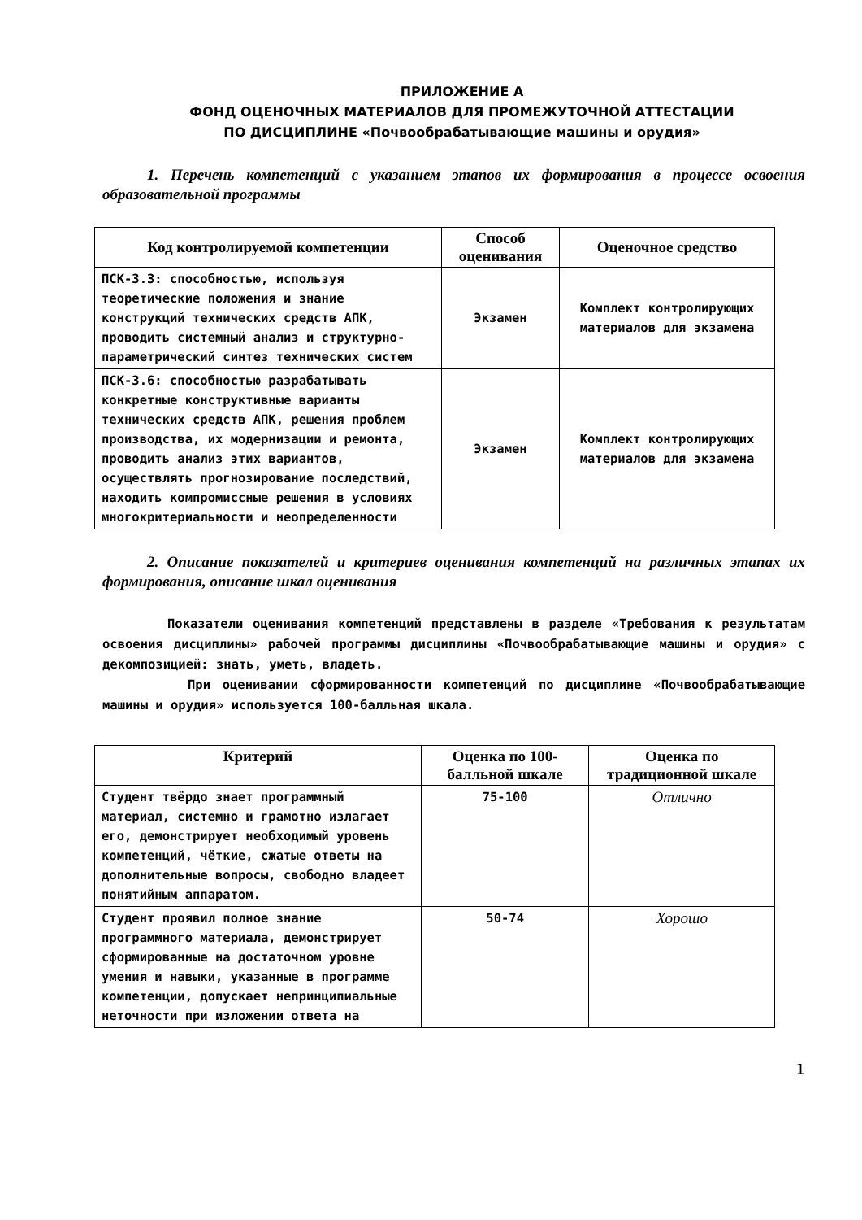ПРИЛОЖЕНИЕ А
ФОНД ОЦЕНОЧНЫХ МАТЕРИАЛОВ ДЛЯ ПРОМЕЖУТОЧНОЙ АТТЕСТАЦИИ
ПО ДИСЦИПЛИНЕ «Почвообрабатывающие машины и орудия»
1. Перечень компетенций с указанием этапов их формирования в процессе освоения образовательной программы
| Код контролируемой компетенции | Способ оценивания | Оценочное средство |
| --- | --- | --- |
| ПСК-3.3: способностью, используя теоретические положения и знание конструкций технических средств АПК, проводить системный анализ и структурно-параметрический синтез технических систем | Экзамен | Комплект контролирующих материалов для экзамена |
| ПСК-3.6: способностью разрабатывать конкретные конструктивные варианты технических средств АПК, решения проблем производства, их модернизации и ремонта, проводить анализ этих вариантов, осуществлять прогнозирование последствий, находить компромиссные решения в условиях многокритериальности и неопределенности | Экзамен | Комплект контролирующих материалов для экзамена |
2. Описание показателей и критериев оценивания компетенций на различных этапах их формирования, описание шкал оценивания
Показатели оценивания компетенций представлены в разделе «Требования к результатам освоения дисциплины» рабочей программы дисциплины «Почвообрабатывающие машины и орудия» с декомпозицией: знать, уметь, владеть.
При оценивании сформированности компетенций по дисциплине «Почвообрабатывающие машины и орудия» используется 100-балльная шкала.
| Критерий | Оценка по 100-балльной шкале | Оценка по традиционной шкале |
| --- | --- | --- |
| Студент твёрдо знает программный материал, системно и грамотно излагает его, демонстрирует необходимый уровень компетенций, чёткие, сжатые ответы на дополнительные вопросы, свободно владеет понятийным аппаратом. | 75-100 | Отлично |
| Студент проявил полное знание программного материала, демонстрирует сформированные на достаточном уровне умения и навыки, указанные в программе компетенции, допускает непринципиальные неточности при изложении ответа на | 50-74 | Хорошо |
1